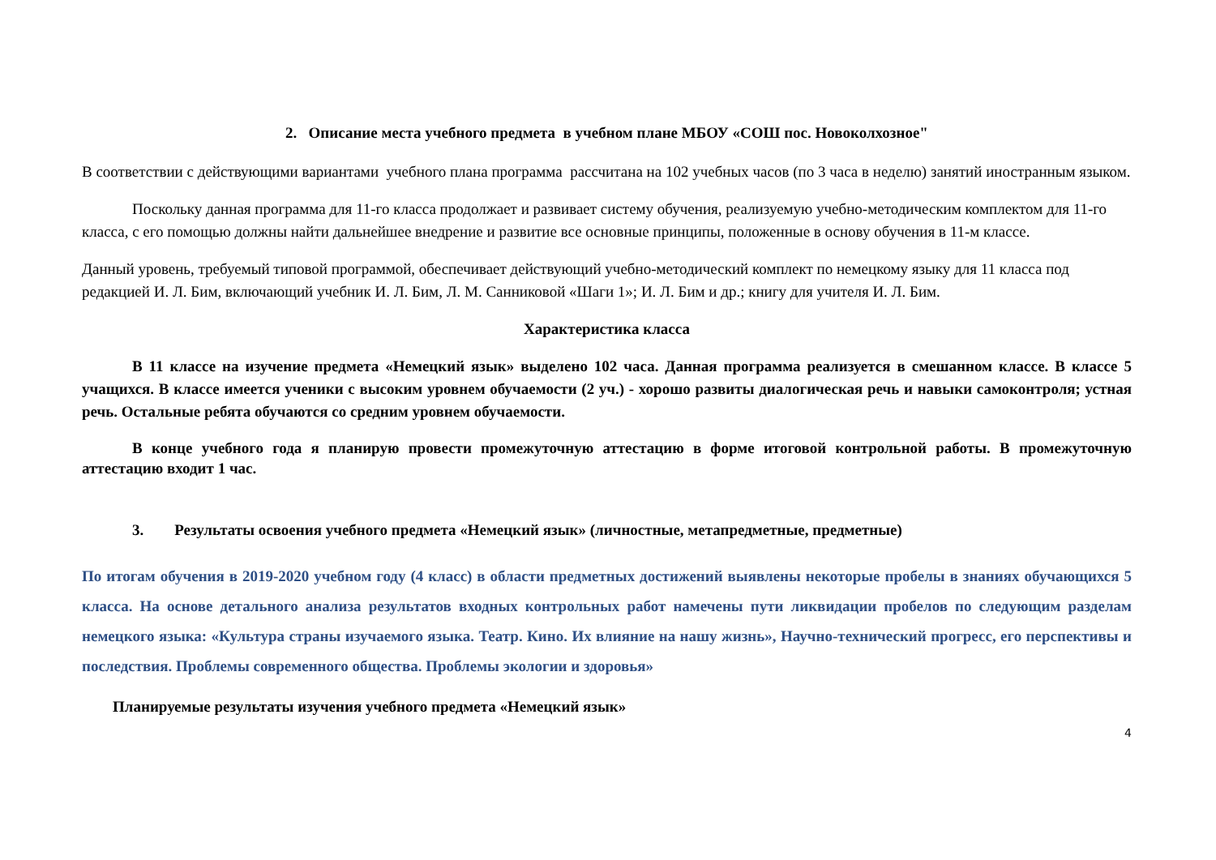2. Описание места учебного предмета в учебном плане МБОУ «СОШ пос. Новоколхозное"
В соответствии с действующими вариантами учебного плана программа рассчитана на 102 учебных часов (по 3 часа в неделю) занятий иностранным языком.
Поскольку данная программа для 11-го класса продолжает и развивает систему обучения, реализуемую учебно-методическим комплектом для 11-го класса, с его помощью должны найти дальнейшее внедрение и развитие все основные принципы, положенные в основу обучения в 11-м классе.
Данный уровень, требуемый типовой программой, обеспечивает действующий учебно-методический комплект по немецкому языку для 11 класса под редакцией И. Л. Бим, включающий учебник И. Л. Бим, Л. М. Санниковой «Шаги 1»; И. Л. Бим и др.; книгу для учителя И. Л. Бим.
Характеристика класса
В 11 классе на изучение предмета «Немецкий язык» выделено 102 часа. Данная программа реализуется в смешанном классе. В классе 5 учащихся. В классе имеется ученики с высоким уровнем обучаемости (2 уч.) - хорошо развиты диалогическая речь и навыки самоконтроля; устная речь. Остальные ребята обучаются со средним уровнем обучаемости.
В конце учебного года я планирую провести промежуточную аттестацию в форме итоговой контрольной работы. В промежуточную аттестацию входит 1 час.
3. Результаты освоения учебного предмета «Немецкий язык» (личностные, метапредметные, предметные)
По итогам обучения в 2019-2020 учебном году (4 класс) в области предметных достижений выявлены некоторые пробелы в знаниях обучающихся 5 класса. На основе детального анализа результатов входных контрольных работ намечены пути ликвидации пробелов по следующим разделам немецкого языка: «Культура страны изучаемого языка. Театр. Кино. Их влияние на нашу жизнь», Научно-технический прогресс, его перспективы и последствия. Проблемы современного общества. Проблемы экологии и здоровья»
Планируемые результаты изучения учебного предмета «Немецкий язык»
4